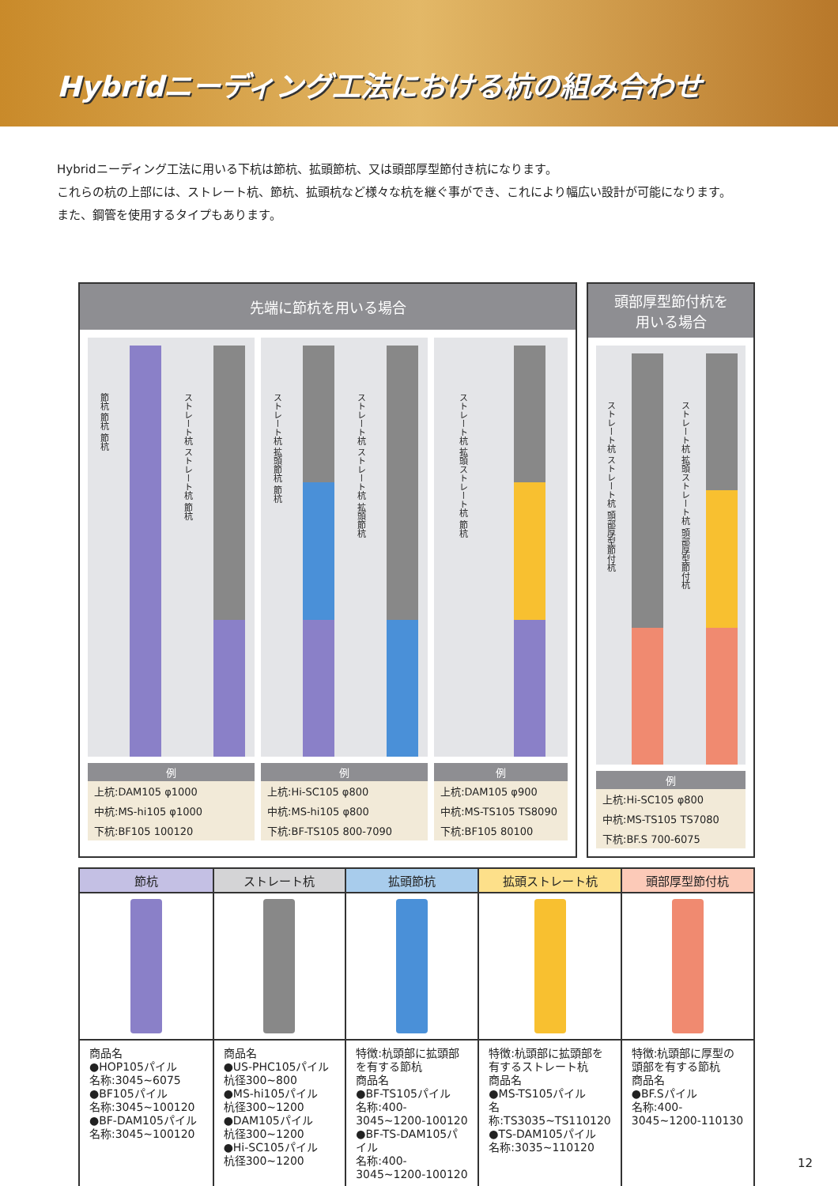Hybridニーディング工法における杭の組み合わせ
Hybridニーディング工法に用いる下杭は節杭、拡頭節杭、又は頭部厚型節付き杭になります。
これらの杭の上部には、ストレート杭、節杭、拡頭杭など様々な杭を継ぐ事ができ、これにより幅広い設計が可能になります。
また、鋼管を使用するタイプもあります。
先端に節杭を用いる場合
節杭 節杭 節杭
ストレート杭 ストレート杭 節杭
例
上杭:DAM105 φ1000
中杭:MS-hi105 φ1000
下杭:BF105 100120
ストレート杭 拡頭節杭 節杭
ストレート杭 ストレート杭 拡頭節杭
例
上杭:Hi-SC105 φ800
中杭:MS-hi105 φ800
下杭:BF-TS105 800-7090
ストレート杭 拡頭ストレート杭 節杭
例
上杭:DAM105 φ900
中杭:MS-TS105 TS8090
下杭:BF105 80100
頭部厚型節付杭を
用いる場合
ストレート杭 ストレート杭 頭部厚型節付杭
ストレート杭 拡頭ストレート杭 頭部厚型節付杭
例
上杭:Hi-SC105 φ800
中杭:MS-TS105 TS7080
下杭:BF.S 700-6075
| 節杭 | ストレート杭 | 拡頭節杭 | 拡頭ストレート杭 | 頭部厚型節付杭 |
| --- | --- | --- | --- | --- |
| 商品名 ●HOP105パイル 名称:3045~6075 ●BF105パイル 名称:3045~100120 ●BF-DAM105パイル 名称:3045~100120 | 商品名 ●US-PHC105パイル 杭径300~800 ●MS-hi105パイル 杭径300~1200 ●DAM105パイル 杭径300~1200 ●Hi-SC105パイル 杭径300~1200 | 特徴:杭頭部に拡頭部を有する節杭 商品名 ●BF-TS105パイル 名称:400-3045~1200-100120 ●BF-TS-DAM105パイル 名称:400-3045~1200-100120 | 特徴:杭頭部に拡頭部を有するストレート杭 商品名 ●MS-TS105パイル 名称:TS3035~TS110120 ●TS-DAM105パイル 名称:3035~110120 | 特徴:杭頭部に厚型の頭部を有する節杭 商品名 ●BF.Sパイル 名称:400-3045~1200-110130 |
12